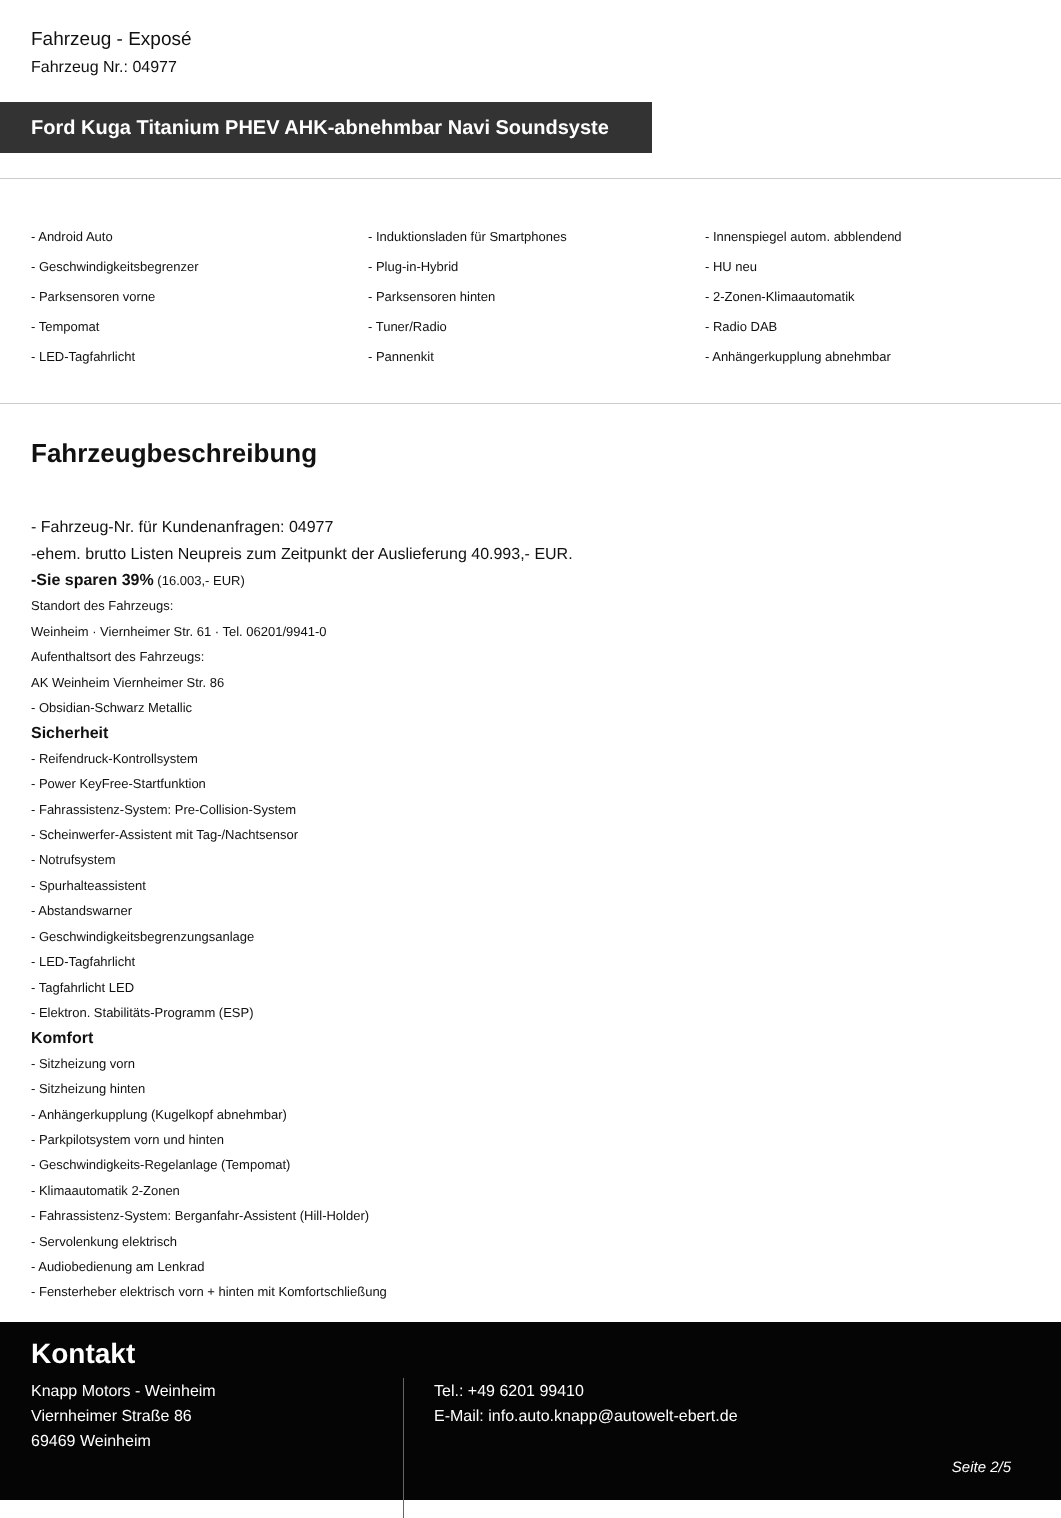Fahrzeug - Exposé
Fahrzeug Nr.: 04977
Ford Kuga Titanium PHEV AHK-abnehmbar Navi Soundsyste
- Android Auto
- Induktionsladen für Smartphones
- Innenspiegel autom. abblendend
- Geschwindigkeitsbegrenzer
- Plug-in-Hybrid
- HU neu
- Parksensoren vorne
- Parksensoren hinten
- 2-Zonen-Klimaautomatik
- Tempomat
- Tuner/Radio
- Radio DAB
- LED-Tagfahrlicht
- Pannenkit
- Anhängerkupplung abnehmbar
Fahrzeugbeschreibung
- Fahrzeug-Nr. für Kundenanfragen: 04977
-ehem. brutto Listen Neupreis zum Zeitpunkt der Auslieferung 40.993,- EUR.
-Sie sparen 39% (16.003,- EUR)
Standort des Fahrzeugs:
Weinheim · Viernheimer Str. 61 · Tel. 06201/9941-0
Aufenthaltsort des Fahrzeugs:
AK Weinheim Viernheimer Str. 86
- Obsidian-Schwarz Metallic
Sicherheit
- Reifendruck-Kontrollsystem
- Power KeyFree-Startfunktion
- Fahrassistenz-System: Pre-Collision-System
- Scheinwerfer-Assistent mit Tag-/Nachtsensor
- Notrufsystem
- Spurhalteassistent
- Abstandswarner
- Geschwindigkeitsbegrenzungsanlage
- LED-Tagfahrlicht
- Tagfahrlicht LED
- Elektron. Stabilitäts-Programm (ESP)
Komfort
- Sitzheizung vorn
- Sitzheizung hinten
- Anhängerkupplung (Kugelkopf abnehmbar)
- Parkpilotsystem vorn und hinten
- Geschwindigkeits-Regelanlage (Tempomat)
- Klimaautomatik 2-Zonen
- Fahrassistenz-System: Berganfahr-Assistent (Hill-Holder)
- Servolenkung elektrisch
- Audiobedienung am Lenkrad
- Fensterheber elektrisch vorn + hinten mit Komfortschließung
Kontakt
Knapp Motors - Weinheim
Viernheimer Straße 86
69469 Weinheim
Tel.: +49 6201 99410
E-Mail: info.auto.knapp@autowelt-ebert.de
Seite 2/5